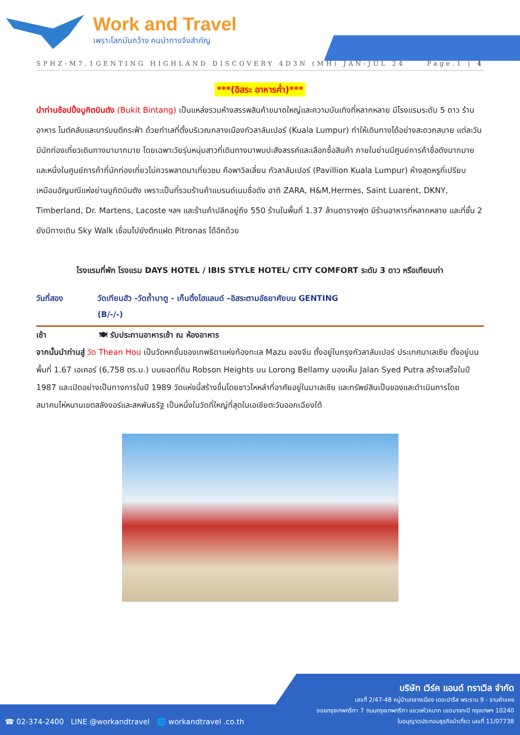Work and Travel
เพราะโลกมันกว้าง คนนำทางจึงสำคัญ
SPHZ-M7.1GENTING HIGHLAND DISCOVERY 4D3N (MH) JAN-JUL 24 Page.1 | 4
***(อิสระ อาหารค่ำ)***
นำท่านช้อปปิ้งบูกิตบินตัง (Bukit Bintang) เป็นแหล่งรวมห้างสรรพสินค้าขนาดใหญ่และความบันเทิงที่หลากหลาย มีโรงแรมระดับ 5 ดาว ร้านอาหาร ไนต์คลับและบาร์บนตึกระฟ้า ด้วยทำเลที่ตั้งบริเวณกลางเมืองกัวลาลัมเปอร์ (Kuala Lumpur) ทำให้เดินทางได้อย่างสะดวกสบาย แต่ละวันมีนักท่องเที่ยวเดินทางมามากมาย โดยเฉพาะวัยรุ่นหนุ่มสาวที่เดินทางมาพบปะสังสรรค์และเลือกซื้อสินค้า ภายในย่านมีศูนย์การค้าชื่อดังมากมาย และหนึ่งในศูนย์การค้าที่นักท่องเที่ยวไม่ควรพลาดมาเที่ยวชม คือพาวิลเลี่ยน กัวลาลัมเปอร์ (Pavillion Kuala Lumpur) ห้างสุดหรูที่เปรียบเหมือนอัญมณีแห่งย่านบูกิตบินตัง เพราะเป็นที่รวมร้านค้าแบรนด์เนมชื่อดัง อาทิ ZARA, H&M,Hermes, Saint Luarent, DKNY, Timberland, Dr. Martens, Lacoste ฯลฯ และร้านค้าปลีกอยู่ถึง 550 ร้านในพื้นที่ 1.37 ล้านตารางฟุต มีร้านอาหารที่หลากหลาย และที่ชั้น 2 ยังมีทางเดิน Sky Walk เชื่อมไปยังตึกแฝด Pitronas ได้อีกด้วย
โรงแรมที่พัก โรงแรม DAYS HOTEL / IBIS STYLE HOTEL/ CITY COMFORT ระดับ 3 ดาว หรือเทียบเท่า
วันที่สอง วัดเทียนฮัว -วัดถ้ำบาตู - เก็นติ้งไฮแลนด์ –อิสระตามอัธยาศัยบน GENTING
(B/-/-)
เช้า 🍽 รับประทานอาหารเช้า ณ ห้องอาหาร
จากนั้นนำท่านสู่ วัด Thean Hou เป็นวัดหกชั้นของเทพธิดาแห่งท้องทะเล Mazu ของจีน ตั้งอยู่ในกรุงกัวลาลัมเปอร์ ประเทศมาเลเซีย ตั้งอยู่บนพื้นที่ 1.67 เอเคอร์ (6,758 ตร.ม.) บนยอดที่ดิน Robson Heights บน Lorong Bellamy มองเห็น Jalan Syed Putra สร้างเสร็จในปี 1987 และเปิดอย่างเป็นทางการในปี 1989 วัดแห่งนี้สร้างขึ้นโดยชาวไหหลำที่อาศัยอยู่ในมาเลเซีย และทรัพย์สินเป็นของและดำเนินการโดย สมาคมไห่หนานเขตสลังงอร์และสหพันธรัฐ เป็นหนึ่งในวัดที่ใหญ่ที่สุดในเอเชียตะวันออกเฉียงใต้
บริษัท เวิร์ค แอนด์ ทราเวิล จำกัด
เลขที่ 2/47-48 หมู่บ้านกลางเมือง เดอะปารีส พระราม 9 - รามคำแหง
ซอยกรุงเทพกรีฑา 7 ถนนกรุงเทพกรีฑา แขวงหัวหมาก เขตบางกะปิ กรุงเทพฯ 10240
ใบอนุญาตประกอบธุรกิจนำเที่ยว เลขที่ 11/07738
☎ 02-374-2400 LINE @workandtravel 🌐 workandtravel .co.th